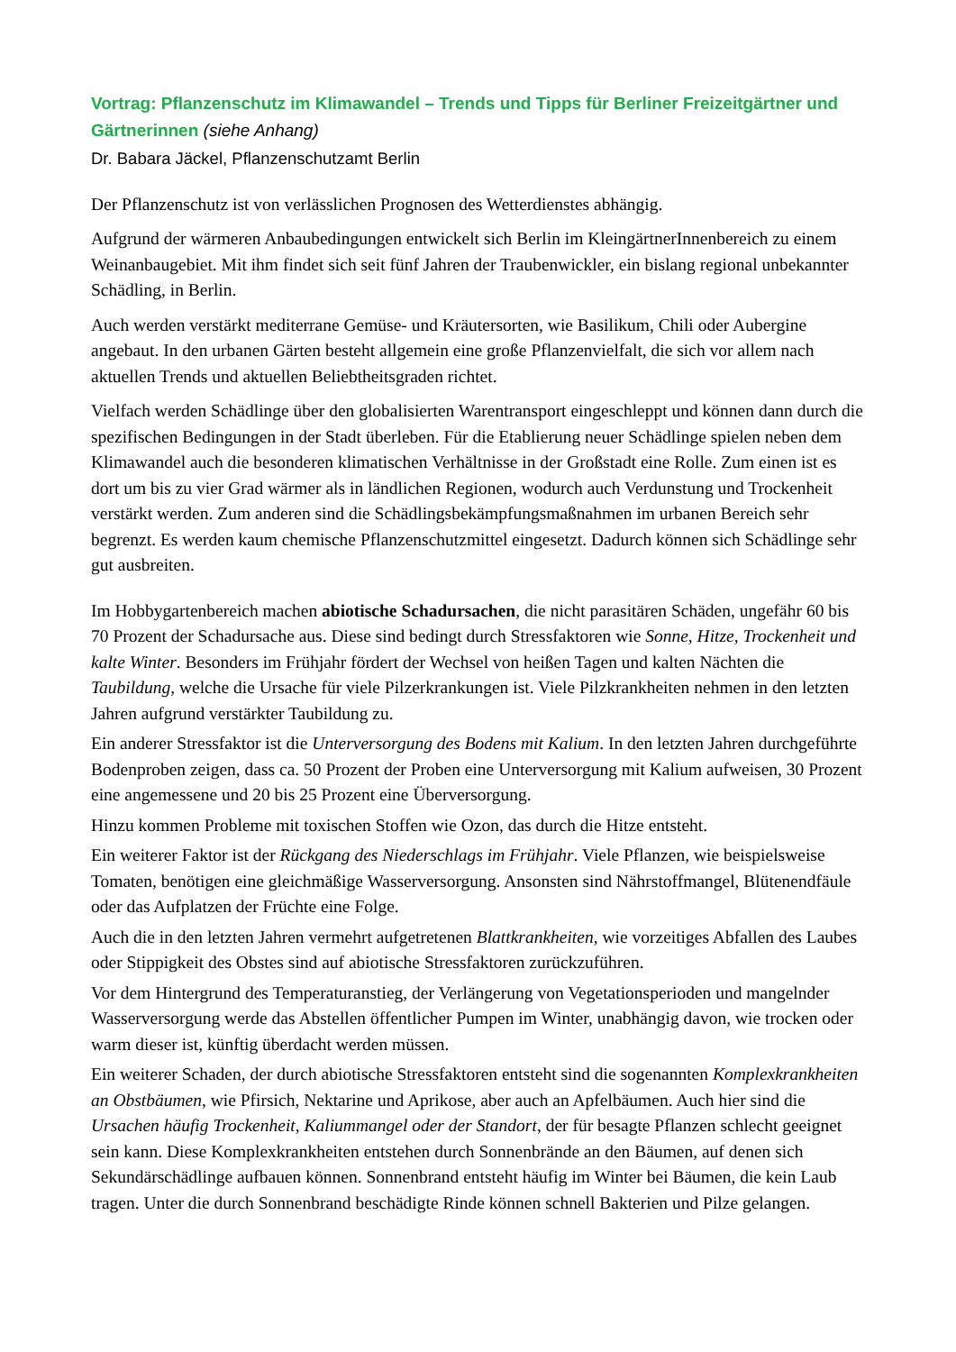Vortrag: Pflanzenschutz im Klimawandel – Trends und Tipps für Berliner Freizeitgärtner und Gärtnerinnen (siehe Anhang)
Dr. Babara Jäckel, Pflanzenschutzamt Berlin
Der Pflanzenschutz ist von verlässlichen Prognosen des Wetterdienstes abhängig.
Aufgrund der wärmeren Anbaubedingungen entwickelt sich Berlin im KleingärtnerInnenbereich zu einem Weinanbaugebiet. Mit ihm findet sich seit fünf Jahren der Traubenwickler, ein bislang regional unbekannter Schädling, in Berlin.
Auch werden verstärkt mediterrane Gemüse- und Kräutersorten, wie Basilikum, Chili oder Aubergine angebaut. In den urbanen Gärten besteht allgemein eine große Pflanzenvielfalt, die sich vor allem nach aktuellen Trends und aktuellen Beliebtheitsgraden richtet.
Vielfach werden Schädlinge über den globalisierten Warentransport eingeschleppt und können dann durch die spezifischen Bedingungen in der Stadt überleben. Für die Etablierung neuer Schädlinge spielen neben dem Klimawandel auch die besonderen klimatischen Verhältnisse in der Großstadt eine Rolle. Zum einen ist es dort um bis zu vier Grad wärmer als in ländlichen Regionen, wodurch auch Verdunstung und Trockenheit verstärkt werden. Zum anderen sind die Schädlingsbekämpfungsmaßnahmen im urbanen Bereich sehr begrenzt. Es werden kaum chemische Pflanzenschutzmittel eingesetzt. Dadurch können sich Schädlinge sehr gut ausbreiten.
Im Hobbygartenbereich machen abiotische Schadursachen, die nicht parasitären Schäden, ungefähr 60 bis 70 Prozent der Schadursache aus. Diese sind bedingt durch Stressfaktoren wie Sonne, Hitze, Trockenheit und kalte Winter. Besonders im Frühjahr fördert der Wechsel von heißen Tagen und kalten Nächten die Taubildung, welche die Ursache für viele Pilzerkrankungen ist. Viele Pilzkrankheiten nehmen in den letzten Jahren aufgrund verstärkter Taubildung zu.
Ein anderer Stressfaktor ist die Unterversorgung des Bodens mit Kalium. In den letzten Jahren durchgeführte Bodenproben zeigen, dass ca. 50 Prozent der Proben eine Unterversorgung mit Kalium aufweisen, 30 Prozent eine angemessene und 20 bis 25 Prozent eine Überversorgung.
Hinzu kommen Probleme mit toxischen Stoffen wie Ozon, das durch die Hitze entsteht.
Ein weiterer Faktor ist der Rückgang des Niederschlags im Frühjahr. Viele Pflanzen, wie beispielsweise Tomaten, benötigen eine gleichmäßige Wasserversorgung. Ansonsten sind Nährstoffmangel, Blütenendfäule oder das Aufplatzen der Früchte eine Folge.
Auch die in den letzten Jahren vermehrt aufgetretenen Blattkrankheiten, wie vorzeitiges Abfallen des Laubes oder Stippigkeit des Obstes sind auf abiotische Stressfaktoren zurückzuführen.
Vor dem Hintergrund des Temperaturanstieg, der Verlängerung von Vegetationsperioden und mangelnder Wasserversorgung werde das Abstellen öffentlicher Pumpen im Winter, unabhängig davon, wie trocken oder warm dieser ist, künftig überdacht werden müssen.
Ein weiterer Schaden, der durch abiotische Stressfaktoren entsteht sind die sogenannten Komplexkrankheiten an Obstbäumen, wie Pfirsich, Nektarine und Aprikose, aber auch an Apfelbäumen. Auch hier sind die Ursachen häufig Trockenheit, Kaliummangel oder der Standort, der für besagte Pflanzen schlecht geeignet sein kann. Diese Komplexkrankheiten entstehen durch Sonnenbrände an den Bäumen, auf denen sich Sekundärschädlinge aufbauen können. Sonnenbrand entsteht häufig im Winter bei Bäumen, die kein Laub tragen. Unter die durch Sonnenbrand beschädigte Rinde können schnell Bakterien und Pilze gelangen.